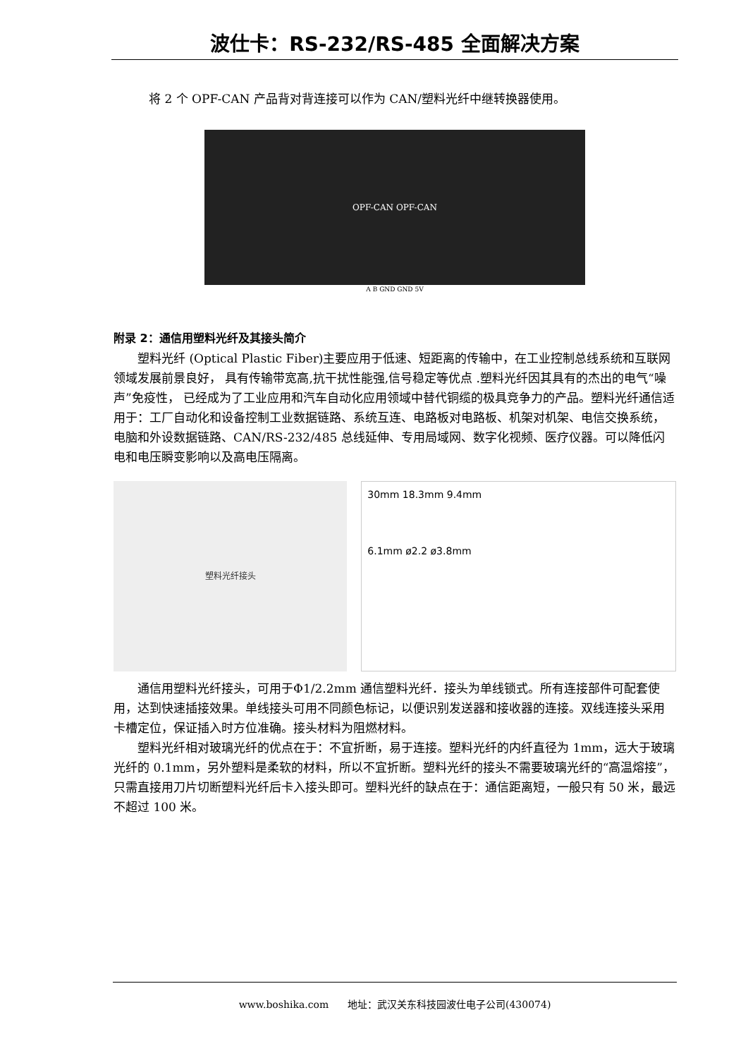波仕卡：RS-232/RS-485 全面解决方案
将 2 个 OPF-CAN 产品背对背连接可以作为 CAN/塑料光纤中继转换器使用。
OPF-CAN OPF-CAN
A B GND GND 5V
附录 2：通信用塑料光纤及其接头简介
塑料光纤 (Optical Plastic Fiber)主要应用于低速、短距离的传输中，在工业控制总线系统和互联网领域发展前景良好， 具有传输带宽高,抗干扰性能强,信号稳定等优点 .塑料光纤因其具有的杰出的电气“噪声”免疫性， 已经成为了工业应用和汽车自动化应用领域中替代铜缆的极具竞争力的产品。塑料光纤通信适用于：工厂自动化和设备控制工业数据链路、系统互连、电路板对电路板、机架对机架、电信交换系统，电脑和外设数据链路、CAN/RS-232/485 总线延伸、专用局域网、数字化视频、医疗仪器。可以降低闪电和电压瞬变影响以及高电压隔离。
塑料光纤接头
30mm 18.3mm 9.4mm
6.1mm ø2.2 ø3.8mm
通信用塑料光纤接头，可用于Φ1/2.2mm 通信塑料光纤．接头为单线锁式。所有连接部件可配套使用，达到快速插接效果。单线接头可用不同颜色标记，以便识别发送器和接收器的连接。双线连接头采用卡槽定位，保证插入时方位准确。接头材料为阻燃材料。
塑料光纤相对玻璃光纤的优点在于：不宜折断，易于连接。塑料光纤的内纤直径为 1mm，远大于玻璃光纤的 0.1mm，另外塑料是柔软的材料，所以不宜折断。塑料光纤的接头不需要玻璃光纤的“高温熔接”，只需直接用刀片切断塑料光纤后卡入接头即可。塑料光纤的缺点在于：通信距离短，一般只有 50 米，最远不超过 100 米。
www.boshika.com 地址：武汉关东科技园波仕电子公司(430074)